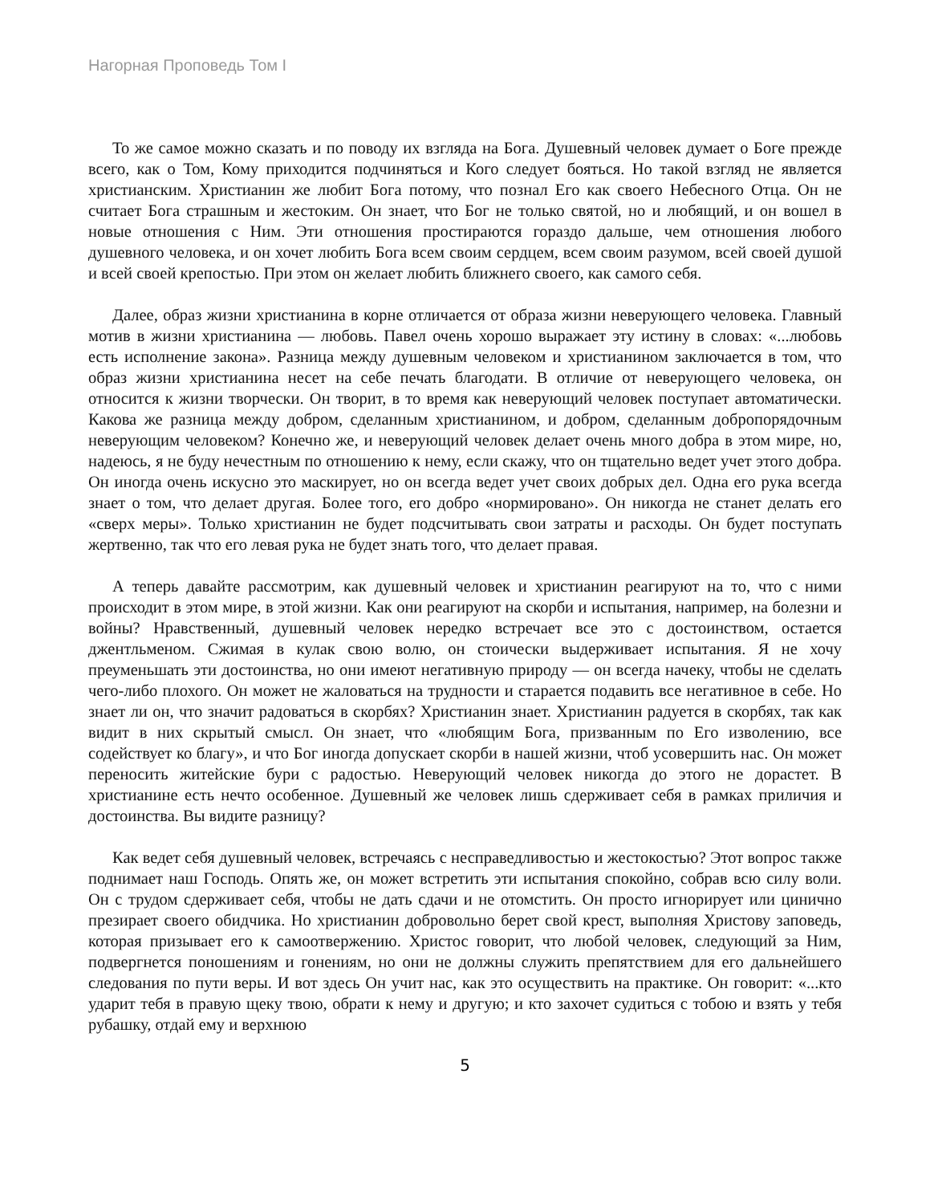Нагорная Проповедь Том I
То же самое можно сказать и по поводу их взгляда на Бога. Душевный человек думает о Боге прежде всего, как о Том, Кому приходится подчиняться и Кого следует бояться. Но такой взгляд не является христианским. Христианин же любит Бога потому, что познал Его как своего Небесного Отца. Он не считает Бога страшным и жестоким. Он знает, что Бог не только святой, но и любящий, и он вошел в новые отношения с Ним. Эти отношения простираются гораздо дальше, чем отношения любого душевного человека, и он хочет любить Бога всем своим сердцем, всем своим разумом, всей своей душой и всей своей крепостью. При этом он желает любить ближнего своего, как самого себя.
Далее, образ жизни христианина в корне отличается от образа жизни неверующего человека. Главный мотив в жизни христианина — любовь. Павел очень хорошо выражает эту истину в словах: «...любовь есть исполнение закона». Разница между душевным человеком и христианином заключается в том, что образ жизни христианина несет на себе печать благодати. В отличие от неверующего человека, он относится к жизни творчески. Он творит, в то время как неверующий человек поступает автоматически. Какова же разница между добром, сделанным христианином, и добром, сделанным добропорядочным неверующим человеком? Конечно же, и неверующий человек делает очень много добра в этом мире, но, надеюсь, я не буду нечестным по отношению к нему, если скажу, что он тщательно ведет учет этого добра. Он иногда очень искусно это маскирует, но он всегда ведет учет своих добрых дел. Одна его рука всегда знает о том, что делает другая. Более того, его добро «нормировано». Он никогда не станет делать его «сверх меры». Только христианин не будет подсчитывать свои затраты и расходы. Он будет поступать жертвенно, так что его левая рука не будет знать того, что делает правая.
А теперь давайте рассмотрим, как душевный человек и христианин реагируют на то, что с ними происходит в этом мире, в этой жизни. Как они реагируют на скорби и испытания, например, на болезни и войны? Нравственный, душевный человек нередко встречает все это с достоинством, остается джентльменом. Сжимая в кулак свою волю, он стоически выдерживает испытания. Я не хочу преуменьшать эти достоинства, но они имеют негативную природу — он всегда начеку, чтобы не сделать чего-либо плохого. Он может не жаловаться на трудности и старается подавить все негативное в себе. Но знает ли он, что значит радоваться в скорбях? Христианин знает. Христианин радуется в скорбях, так как видит в них скрытый смысл. Он знает, что «любящим Бога, призванным по Его изволению, все содействует ко благу», и что Бог иногда допускает скорби в нашей жизни, чтоб усовершить нас. Он может переносить житейские бури с радостью. Неверующий человек никогда до этого не дорастет. В христианине есть нечто особенное. Душевный же человек лишь сдерживает себя в рамках приличия и достоинства. Вы видите разницу?
Как ведет себя душевный человек, встречаясь с несправедливостью и жестокостью? Этот вопрос также поднимает наш Господь. Опять же, он может встретить эти испытания спокойно, собрав всю силу воли. Он с трудом сдерживает себя, чтобы не дать сдачи и не отомстить. Он просто игнорирует или цинично презирает своего обидчика. Но христианин добровольно берет свой крест, выполняя Христову заповедь, которая призывает его к самоотвержению. Христос говорит, что любой человек, следующий за Ним, подвергнется поношениям и гонениям, но они не должны служить препятствием для его дальнейшего следования по пути веры. И вот здесь Он учит нас, как это осуществить на практике. Он говорит: «...кто ударит тебя в правую щеку твою, обрати к нему и другую; и кто захочет судиться с тобою и взять у тебя рубашку, отдай ему и верхнюю
5